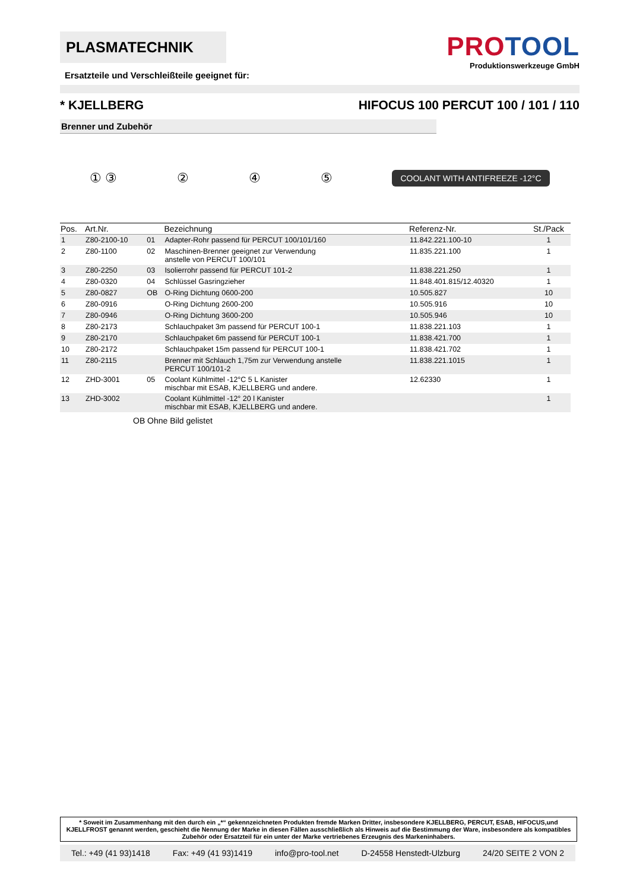PLASMATECHNIK
Ersatzteile und Verschleißteile geeignet für:
PROTOOL
Produktionswerkzeuge GmbH
* KJELLBERG HIFOCUS 100 PERCUT 100 / 101 / 110
Brenner und Zubehör
① ③ ② ④ ⑤
COOLANT WITH ANTIFREEZE -12°C
| Pos. | Art.Nr. | | Bezeichnung | Referenz-Nr. | St./Pack |
| --- | --- | --- | --- | --- | --- |
| 1 | Z80-2100-10 | 01 | Adapter-Rohr passend für PERCUT 100/101/160 | 11.842.221.100-10 | 1 |
| 2 | Z80-1100 | 02 | Maschinen-Brenner geeignet zur Verwendung anstelle von PERCUT 100/101 | 11.835.221.100 | 1 |
| 3 | Z80-2250 | 03 | Isolierrohr passend für PERCUT 101-2 | 11.838.221.250 | 1 |
| 4 | Z80-0320 | 04 | Schlüssel Gasringzieher | 11.848.401.815/12.40320 | 1 |
| 5 | Z80-0827 | OB | O-Ring Dichtung 0600-200 | 10.505.827 | 10 |
| 6 | Z80-0916 | | O-Ring Dichtung 2600-200 | 10.505.916 | 10 |
| 7 | Z80-0946 | | O-Ring Dichtung 3600-200 | 10.505.946 | 10 |
| 8 | Z80-2173 | | Schlauchpaket 3m passend für PERCUT 100-1 | 11.838.221.103 | 1 |
| 9 | Z80-2170 | | Schlauchpaket 6m passend für PERCUT 100-1 | 11.838.421.700 | 1 |
| 10 | Z80-2172 | | Schlauchpaket 15m passend für PERCUT 100-1 | 11.838.421.702 | 1 |
| 11 | Z80-2115 | | Brenner mit Schlauch 1,75m zur Verwendung anstelle PERCUT 100/101-2 | 11.838.221.1015 | 1 |
| 12 | ZHD-3001 | 05 | Coolant Kühlmittel -12°C 5 L Kanister mischbar mit ESAB, KJELLBERG und andere. | 12.62330 | 1 |
| 13 | ZHD-3002 | | Coolant Kühlmittel -12° 20 l Kanister mischbar mit ESAB, KJELLBERG und andere. | | 1 |
OB Ohne Bild gelistet
* Soweit im Zusammenhang mit den durch ein „*“ gekennzeichneten Produkten fremde Marken Dritter, insbesondere KJELLBERG, PERCUT, ESAB, HIFOCUS,und KJELLFROST genannt werden, geschieht die Nennung der Marke in diesen Fällen ausschließlich als Hinweis auf die Bestimmung der Ware, insbesondere als kompatibles Zubehör oder Ersatzteil für ein unter der Marke vertriebenes Erzeugnis des Markeninhabers.
Tel.: +49 (41 93)1418 Fax: +49 (41 93)1419 info@pro-tool.net D-24558 Henstedt-Ulzburg 24/20 SEITE 2 VON 2